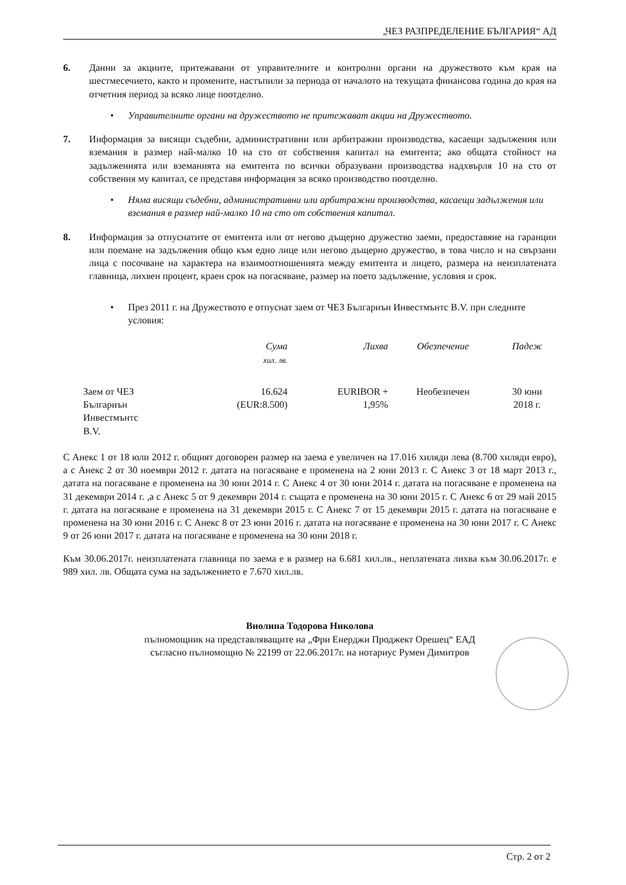„ЧЕЗ РАЗПРЕДЕЛЕНИЕ БЪЛГАРИЯ“ АД
6. Данни за акциите, притежавани от управителните и контролни органи на дружеството към края на шестмесечието, както и промените, настъпили за периода от началото на текущата финансова година до края на отчетния период за всяко лице поотделно.
• Управителните органи на дружеството не притежават акции на Дружеството.
7. Информация за висящи съдебни, административни или арбитражни производства, касаещи задължения или вземания в размер най-малко 10 на сто от собствения капитал на емитента; ако общата стойност на задълженията или вземанията на емитента по всички образувани производства надхвърля 10 на сто от собствения му капитал, се представя информация за всяко производство поотделно.
• Няма висящи съдебни, административни или арбитражни производства, касаещи задължения или вземания в размер най-малко 10 на сто от собствения капитал.
8. Информация за отпуснатите от емитента или от негово дъщерно дружество заеми, предоставяне на гаранции или поемане на задължения общо към едно лице или негово дъщерно дружество, в това число и на свързани лица с посочване на характера на взаимоотношенията между емитента и лицето, размера на неизплатената главница, лихвен процент, краен срок на погасяване, размер на поето задължение, условия и срок.
• През 2011 г. на Дружеството е отпуснат заем от ЧЕЗ Българиън Инвестмънтс B.V. при следните условия:
| | Сума хил. лв. | Лихва | Обезпечение | Падеж |
| --- | --- | --- | --- | --- |
| Заем от ЧЕЗ Българиън Инвестмънтс B.V. | 16.624 (EUR:8.500) | EURIBOR + 1,95% | Необезпечен | 30 юни 2018 г. |
С Анекс 1 от 18 юли 2012 г. общият договорен размер на заема е увеличен на 17.016 хиляди лева (8.700 хиляди евро), а с Анекс 2 от 30 ноември 2012 г. датата на погасяване е променена на 2 юни 2013 г. С Анекс 3 от 18 март 2013 г., датата на погасяване е променена на 30 юни 2014 г. С Анекс 4 от 30 юни 2014 г. датата на погасяване е променена на 31 декември 2014 г. ,а с Анекс 5 от 9 декември 2014 г. същата е променена на 30 юни 2015 г. С Анекс 6 от 29 май 2015 г. датата на погасяване е променена на 31 декември 2015 г. С Анекс 7 от 15 декември 2015 г. датата на погасяване е променена на 30 юни 2016 г. С Анекс 8 от 23 юни 2016 г. датата на погасяване е променена на 30 юни 2017 г. С Анекс 9 от 26 юни 2017 г. датата на погасяване е променена на 30 юни 2018 г.
Към 30.06.2017г. неизплатената главница по заема е в размер на 6.681 хил.лв., неплатената лихва към 30.06.2017г. е 989 хил. лв. Общата сума на задължението е 7.670 хил.лв.
Виолина Тодорова Николова
пълномощник на представляващите на „Фри Енерджи Проджект Орешец“ ЕАД
съгласно пълномощно № 22199 от 22.06.2017г. на нотариус Румен Димитров
Стр. 2 от 2